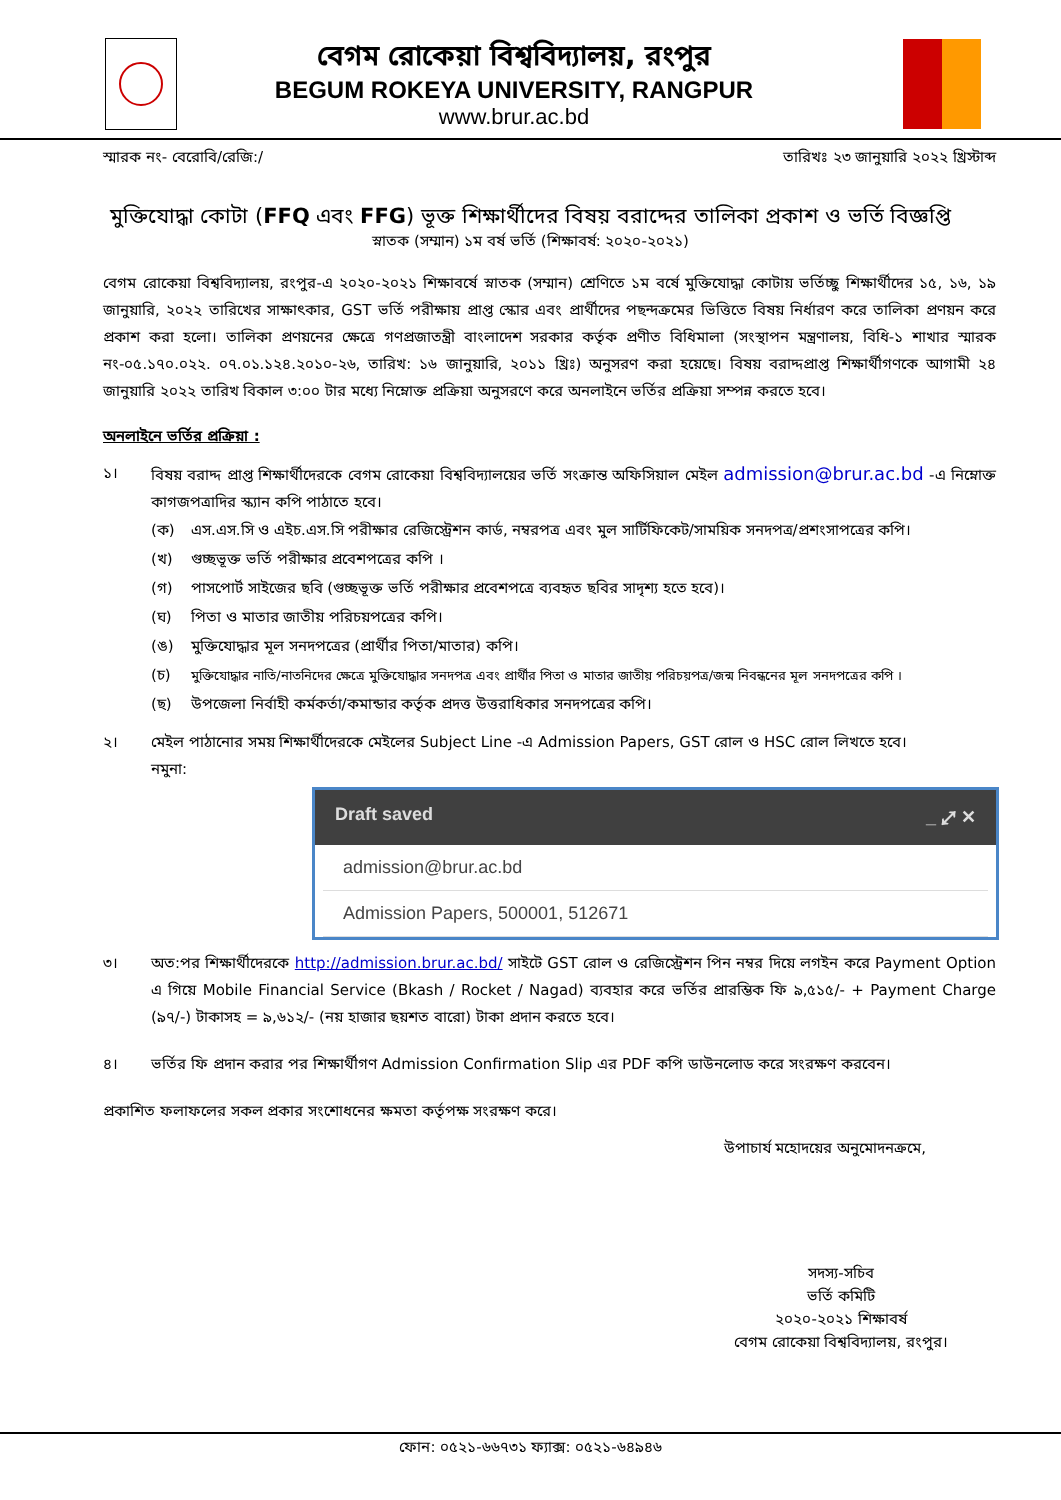বেগম রোকেয়া বিশ্ববিদ্যালয়, রংপুর
BEGUM ROKEYA UNIVERSITY, RANGPUR
www.brur.ac.bd
স্মারক নং- বেরোবি/রেজি:/ তারিখঃ ২৩ জানুয়ারি ২০২২ খ্রিস্টাব্দ
মুক্তিযোদ্ধা কোটা (FFQ এবং FFG) ভূক্ত শিক্ষার্থীদের বিষয় বরাদ্দের তালিকা প্রকাশ ও ভর্তি বিজ্ঞপ্তি
স্নাতক (সম্মান) ১ম বর্ষ ভর্তি (শিক্ষাবর্ষ: ২০২০-২০২১)
বেগম রোকেয়া বিশ্ববিদ্যালয়, রংপুর-এ ২০২০-২০২১ শিক্ষাবর্ষে স্নাতক (সম্মান) শ্রেণিতে ১ম বর্ষে মুক্তিযোদ্ধা কোটায় ভর্তিচ্ছু শিক্ষার্থীদের ১৫, ১৬, ১৯ জানুয়ারি, ২০২২ তারিখের সাক্ষাৎকার, GST ভর্তি পরীক্ষায় প্রাপ্ত স্কোর এবং প্রার্থীদের পছন্দক্রমের ভিত্তিতে বিষয় নির্ধারণ করে তালিকা প্রণয়ন করে প্রকাশ করা হলো। তালিকা প্রণয়নের ক্ষেত্রে গণপ্রজাতন্ত্রী বাংলাদেশ সরকার কর্তৃক প্রণীত বিধিমালা (সংস্থাপন মন্ত্রণালয়, বিধি-১ শাখার স্মারক নং-০৫.১৭০.০২২. ০৭.০১.১২৪.২০১০-২৬, তারিখ: ১৬ জানুয়ারি, ২০১১ খ্রিঃ) অনুসরণ করা হয়েছে। বিষয় বরাদ্দপ্রাপ্ত শিক্ষার্থীগণকে আগামী ২৪ জানুয়ারি ২০২২ তারিখ বিকাল ৩:০০ টার মধ্যে নিম্নোক্ত প্রক্রিয়া অনুসরণে করে অনলাইনে ভর্তির প্রক্রিয়া সম্পন্ন করতে হবে।
অনলাইনে ভর্তির প্রক্রিয়া :
১। বিষয় বরাদ্দ প্রাপ্ত শিক্ষার্থীদেরকে বেগম রোকেয়া বিশ্ববিদ্যালয়ের ভর্তি সংক্রান্ত অফিসিয়াল মেইল admission@brur.ac.bd -এ নিম্নোক্ত কাগজপত্রাদির স্ক্যান কপি পাঠাতে হবে।
(ক) এস.এস.সি ও এইচ.এস.সি পরীক্ষার রেজিস্ট্রেশন কার্ড, নম্বরপত্র এবং মুল সার্টিফিকেট/সাময়িক সনদপত্র/প্রশংসাপত্রের কপি।
(খ) গুচ্ছভূক্ত ভর্তি পরীক্ষার প্রবেশপত্রের কপি ।
(গ) পাসপোর্ট সাইজের ছবি (গুচ্ছভূক্ত ভর্তি পরীক্ষার প্রবেশপত্রে ব্যবহৃত ছবির সাদৃশ্য হতে হবে)।
(ঘ) পিতা ও মাতার জাতীয় পরিচয়পত্রের কপি।
(ঙ) মুক্তিযোদ্ধার মূল সনদপত্রের (প্রার্থীর পিতা/মাতার) কপি।
(চ) মুক্তিযোদ্ধার নাতি/নাতনিদের ক্ষেত্রে মুক্তিযোদ্ধার সনদপত্র এবং প্রার্থীর পিতা ও মাতার জাতীয় পরিচয়পত্র/জন্ম নিবন্ধনের মূল সনদপত্রের কপি ।
(ছ) উপজেলা নির্বাহী কর্মকর্তা/কমান্ডার কর্তৃক প্রদত্ত উত্তরাধিকার সনদপত্রের কপি।
২। মেইল পাঠানোর সময় শিক্ষার্থীদেরকে মেইলের Subject Line -এ Admission Papers, GST রোল ও HSC রোল লিখতে হবে।
নমুনা:
Draft saved _ ⤢ ✕
admission@brur.ac.bd
Admission Papers, 500001, 512671
৩। অত:পর শিক্ষার্থীদেরকে http://admission.brur.ac.bd/ সাইটে GST রোল ও রেজিস্ট্রেশন পিন নম্বর দিয়ে লগইন করে Payment Option এ গিয়ে Mobile Financial Service (Bkash / Rocket / Nagad) ব্যবহার করে ভর্তির প্রারম্ভিক ফি ৯,৫১৫/- + Payment Charge (৯৭/-) টাকাসহ = ৯,৬১২/- (নয় হাজার ছয়শত বারো) টাকা প্রদান করতে হবে।
৪। ভর্তির ফি প্রদান করার পর শিক্ষার্থীগণ Admission Confirmation Slip এর PDF কপি ডাউনলোড করে সংরক্ষণ করবেন।
প্রকাশিত ফলাফলের সকল প্রকার সংশোধনের ক্ষমতা কর্তৃপক্ষ সংরক্ষণ করে।
উপাচার্য মহোদয়ের অনুমোদনক্রমে,
সদস্য-সচিব
ভর্তি কমিটি
২০২০-২০২১ শিক্ষাবর্ষ
বেগম রোকেয়া বিশ্ববিদ্যালয়, রংপুর।
ফোন: ০৫২১-৬৬৭৩১ ফ্যাক্স: ০৫২১-৬৪৯৪৬